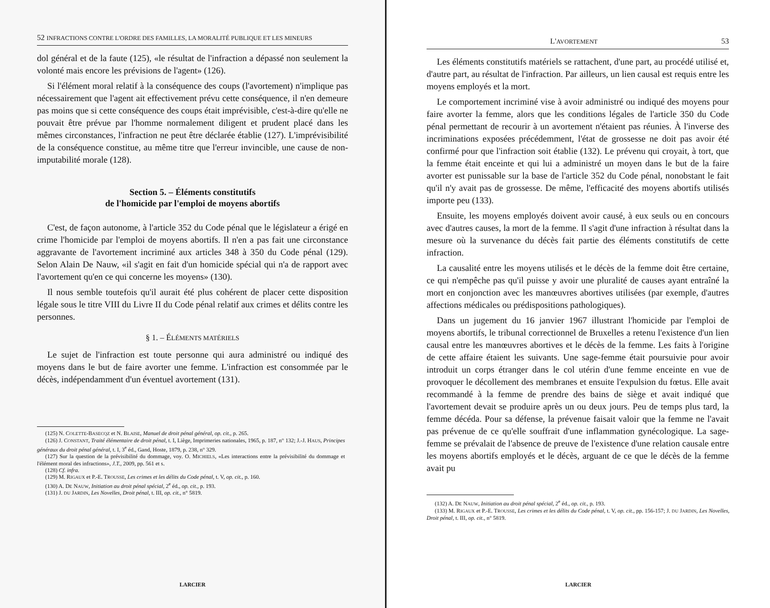52 INFRACTIONS CONTRE L'ORDRE DES FAMILLES, LA MORALITÉ PUBLIQUE ET LES MINEURS
dol général et de la faute (125), «le résultat de l'infraction a dépassé non seulement la volonté mais encore les prévisions de l'agent» (126).
Si l'élément moral relatif à la conséquence des coups (l'avortement) n'implique pas nécessairement que l'agent ait effectivement prévu cette conséquence, il n'en demeure pas moins que si cette conséquence des coups était imprévisible, c'est-à-dire qu'elle ne pouvait être prévue par l'homme normalement diligent et prudent placé dans les mêmes circonstances, l'infraction ne peut être déclarée établie (127). L'imprévisibilité de la conséquence constitue, au même titre que l'erreur invincible, une cause de non-imputabilité morale (128).
Section 5. – Éléments constitutifs
de l'homicide par l'emploi de moyens abortifs
C'est, de façon autonome, à l'article 352 du Code pénal que le législateur a érigé en crime l'homicide par l'emploi de moyens abortifs. Il n'en a pas fait une circonstance aggravante de l'avortement incriminé aux articles 348 à 350 du Code pénal (129). Selon Alain De Nauw, «il s'agit en fait d'un homicide spécial qui n'a de rapport avec l'avortement qu'en ce qui concerne les moyens» (130).
Il nous semble toutefois qu'il aurait été plus cohérent de placer cette disposition légale sous le titre VIII du Livre II du Code pénal relatif aux crimes et délits contre les personnes.
§ 1. – ÉLÉMENTS MATÉRIELS
Le sujet de l'infraction est toute personne qui aura administré ou indiqué des moyens dans le but de faire avorter une femme. L'infraction est consommée par le décès, indépendamment d'un éventuel avortement (131).
(125) N. COLETTE-BASECQZ et N. BLAISE, Manuel de droit pénal général, op. cit., p. 265.
(126) J. CONSTANT, Traité élémentaire de droit pénal, t. I, Liège, Imprimeries nationales, 1965, p. 187, n° 132; J.-J. HAUS, Principes généraux du droit pénal général, t. I, 3<sup>e</sup> éd., Gand, Hoste, 1879, p. 238, n° 329.
(127) Sur la question de la prévisibilité du dommage, voy. O. MICHIELS, «Les interactions entre la prévisibilité du dommage et l'élément moral des infractions», J.T., 2009, pp. 561 et s.
(128) Cf. infra.
(129) M. RIGAUX et P.-E. TROUSSE, Les crimes et les délits du Code pénal, t. V, op. cit., p. 160.
(130) A. DE NAUW, Initiation au droit pénal spécial, 2<sup>e</sup> éd., op. cit., p. 193.
(131) J. DU JARDIN, Les Novelles, Droit pénal, t. III, op. cit., n° 5819.
LARCIER
L'AVORTEMENT 53
Les éléments constitutifs matériels se rattachent, d'une part, au procédé utilisé et, d'autre part, au résultat de l'infraction. Par ailleurs, un lien causal est requis entre les moyens employés et la mort.
Le comportement incriminé vise à avoir administré ou indiqué des moyens pour faire avorter la femme, alors que les conditions légales de l'article 350 du Code pénal permettant de recourir à un avortement n'étaient pas réunies. À l'inverse des incriminations exposées précédemment, l'état de grossesse ne doit pas avoir été confirmé pour que l'infraction soit établie (132). Le prévenu qui croyait, à tort, que la femme était enceinte et qui lui a administré un moyen dans le but de la faire avorter est punissable sur la base de l'article 352 du Code pénal, nonobstant le fait qu'il n'y avait pas de grossesse. De même, l'efficacité des moyens abortifs utilisés importe peu (133).
Ensuite, les moyens employés doivent avoir causé, à eux seuls ou en concours avec d'autres causes, la mort de la femme. Il s'agit d'une infraction à résultat dans la mesure où la survenance du décès fait partie des éléments constitutifs de cette infraction.
La causalité entre les moyens utilisés et le décès de la femme doit être certaine, ce qui n'empêche pas qu'il puisse y avoir une pluralité de causes ayant entraîné la mort en conjonction avec les manœuvres abortives utilisées (par exemple, d'autres affections médicales ou prédispositions pathologiques).
Dans un jugement du 16 janvier 1967 illustrant l'homicide par l'emploi de moyens abortifs, le tribunal correctionnel de Bruxelles a retenu l'existence d'un lien causal entre les manœuvres abortives et le décès de la femme. Les faits à l'origine de cette affaire étaient les suivants. Une sage-femme était poursuivie pour avoir introduit un corps étranger dans le col utérin d'une femme enceinte en vue de provoquer le décollement des membranes et ensuite l'expulsion du fœtus. Elle avait recommandé à la femme de prendre des bains de siège et avait indiqué que l'avortement devait se produire après un ou deux jours. Peu de temps plus tard, la femme décéda. Pour sa défense, la prévenue faisait valoir que la femme ne l'avait pas prévenue de ce qu'elle souffrait d'une inflammation gynécologique. La sage-femme se prévalait de l'absence de preuve de l'existence d'une relation causale entre les moyens abortifs employés et le décès, arguant de ce que le décès de la femme avait pu
(132) A. DE NAUW, Initiation au droit pénal spécial, 2<sup>e</sup> éd., op. cit., p. 193.
(133) M. RIGAUX et P.-E. TROUSSE, Les crimes et les délits du Code pénal, t. V, op. cit., pp. 156-157; J. DU JARDIN, Les Novelles, Droit pénal, t. III, op. cit., n° 5819.
LARCIER